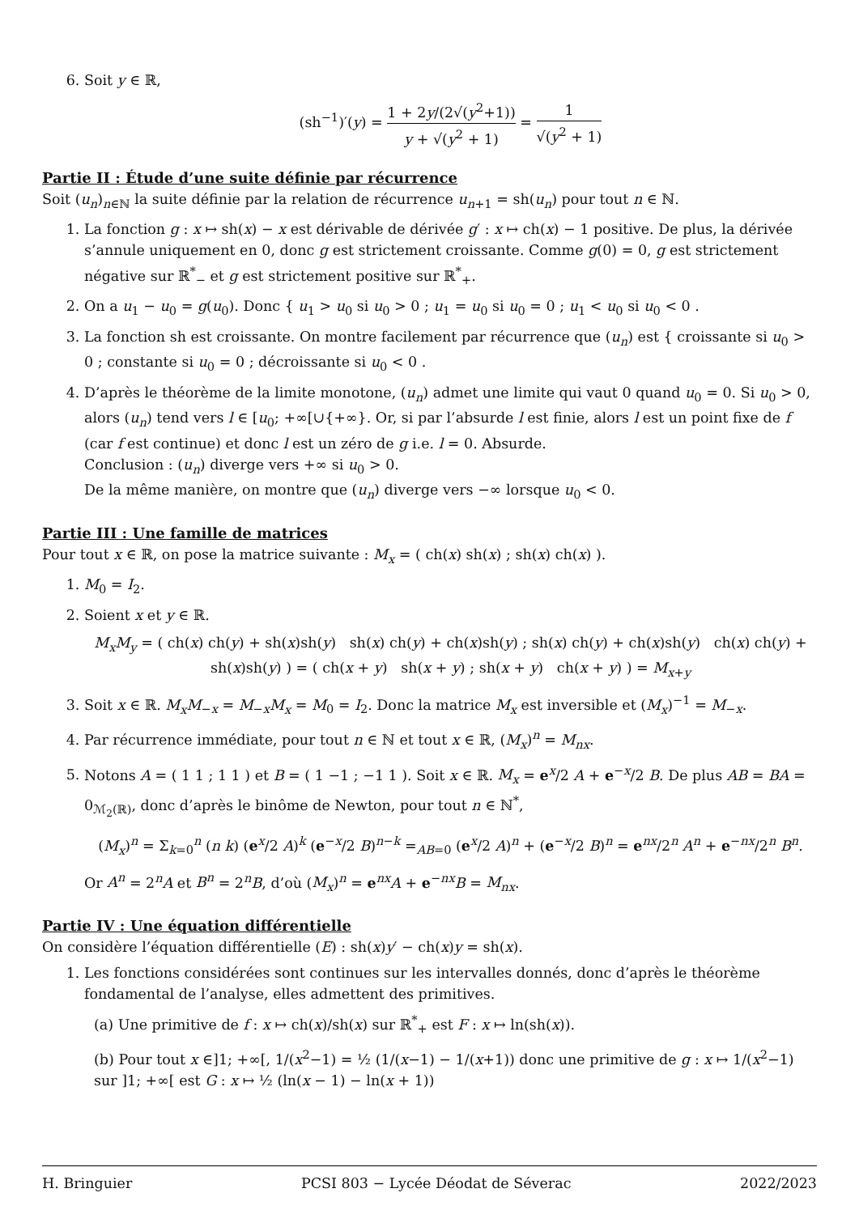6. Soit y ∈ ℝ,
(sh<sup>−1</sup>)′(y) = 1 + 2y/(2√(y<sup>2</sup>+1)) y + √(y<sup>2</sup> + 1) = 1 √(y<sup>2</sup> + 1)
Partie II : Étude d’une suite définie par récurrence
Soit (u<sub>n</sub>)<sub>n∈ℕ</sub> la suite définie par la relation de récurrence u<sub>n+1</sub> = sh(u<sub>n</sub>) pour tout n ∈ ℕ.
1. La fonction g : x ↦ sh(x) − x est dérivable de dérivée g′ : x ↦ ch(x) − 1 positive. De plus, la dérivée s’annule uniquement en 0, donc g est strictement croissante. Comme g(0) = 0, g est strictement négative sur ℝ<sup>*</sup><sub>−</sub> et g est strictement positive sur ℝ<sup>*</sup><sub>+</sub>.
2. On a u<sub>1</sub> − u<sub>0</sub> = g(u<sub>0</sub>). Donc { u<sub>1</sub> > u<sub>0</sub> si u<sub>0</sub> > 0 ; u<sub>1</sub> = u<sub>0</sub> si u<sub>0</sub> = 0 ; u<sub>1</sub> < u<sub>0</sub> si u<sub>0</sub> < 0 .
3. La fonction sh est croissante. On montre facilement par récurrence que (u<sub>n</sub>) est { croissante si u<sub>0</sub> > 0 ; constante si u<sub>0</sub> = 0 ; décroissante si u<sub>0</sub> < 0 .
4. D’après le théorème de la limite monotone, (u<sub>n</sub>) admet une limite qui vaut 0 quand u<sub>0</sub> = 0. Si u<sub>0</sub> > 0, alors (u<sub>n</sub>) tend vers l ∈ [u<sub>0</sub>; +∞[∪{+∞}. Or, si par l’absurde l est finie, alors l est un point fixe de f (car f est continue) et donc l est un zéro de g i.e. l = 0. Absurde.
Conclusion : (u<sub>n</sub>) diverge vers +∞ si u<sub>0</sub> > 0.
De la même manière, on montre que (u<sub>n</sub>) diverge vers −∞ lorsque u<sub>0</sub> < 0.
Partie III : Une famille de matrices
Pour tout x ∈ ℝ, on pose la matrice suivante : M<sub>x</sub> = ( ch(x) sh(x) ; sh(x) ch(x) ).
1. M<sub>0</sub> = I<sub>2</sub>.
2. Soient x et y ∈ ℝ.
M<sub>x</sub>M<sub>y</sub> = ( ch(x) ch(y) + sh(x)sh(y) sh(x) ch(y) + ch(x)sh(y) ; sh(x) ch(y) + ch(x)sh(y) ch(x) ch(y) + sh(x)sh(y) ) = ( ch(x + y) sh(x + y) ; sh(x + y) ch(x + y) ) = M<sub>x+y</sub>
3. Soit x ∈ ℝ. M<sub>x</sub>M<sub>−x</sub> = M<sub>−x</sub>M<sub>x</sub> = M<sub>0</sub> = I<sub>2</sub>. Donc la matrice M<sub>x</sub> est inversible et (M<sub>x</sub>)<sup>−1</sup> = M<sub>−x</sub>.
4. Par récurrence immédiate, pour tout n ∈ ℕ et tout x ∈ ℝ, (M<sub>x</sub>)<sup>n</sup> = M<sub>nx</sub>.
5. Notons A = ( 1 1 ; 1 1 ) et B = ( 1 −1 ; −1 1 ). Soit x ∈ ℝ. M<sub>x</sub> = e<sup>x</sup>/2 A + e<sup>−x</sup>/2 B. De plus AB = BA = 0<sub>ℳ<sub>2</sub>(ℝ)</sub>, donc d’après le binôme de Newton, pour tout n ∈ ℕ<sup>*</sup>,
(M<sub>x</sub>)<sup>n</sup> = Σ<sub>k=0</sub><sup>n</sup> (n k) (e<sup>x</sup>/2 A)<sup>k</sup> (e<sup>−x</sup>/2 B)<sup>n−k</sup> =<sub>AB=0</sub> (e<sup>x</sup>/2 A)<sup>n</sup> + (e<sup>−x</sup>/2 B)<sup>n</sup> = e<sup>nx</sup>/2<sup>n</sup> A<sup>n</sup> + e<sup>−nx</sup>/2<sup>n</sup> B<sup>n</sup>.
Or A<sup>n</sup> = 2<sup>n</sup>A et B<sup>n</sup> = 2<sup>n</sup>B, d’où (M<sub>x</sub>)<sup>n</sup> = e<sup>nx</sup>A + e<sup>−nx</sup>B = M<sub>nx</sub>.
Partie IV : Une équation différentielle
On considère l’équation différentielle (E) : sh(x)y′ − ch(x)y = sh(x).
1. Les fonctions considérées sont continues sur les intervalles donnés, donc d’après le théorème fondamental de l’analyse, elles admettent des primitives.
(a) Une primitive de f : x ↦ ch(x)/sh(x) sur ℝ<sup>*</sup><sub>+</sub> est F : x ↦ ln(sh(x)).
(b) Pour tout x ∈]1; +∞[, 1/(x<sup>2</sup>−1) = ½ (1/(x−1) − 1/(x+1)) donc une primitive de g : x ↦ 1/(x<sup>2</sup>−1) sur ]1; +∞[ est G : x ↦ ½ (ln(x − 1) − ln(x + 1))
H. Bringuier PCSI 803 − Lycée Déodat de Séverac 2022/2023